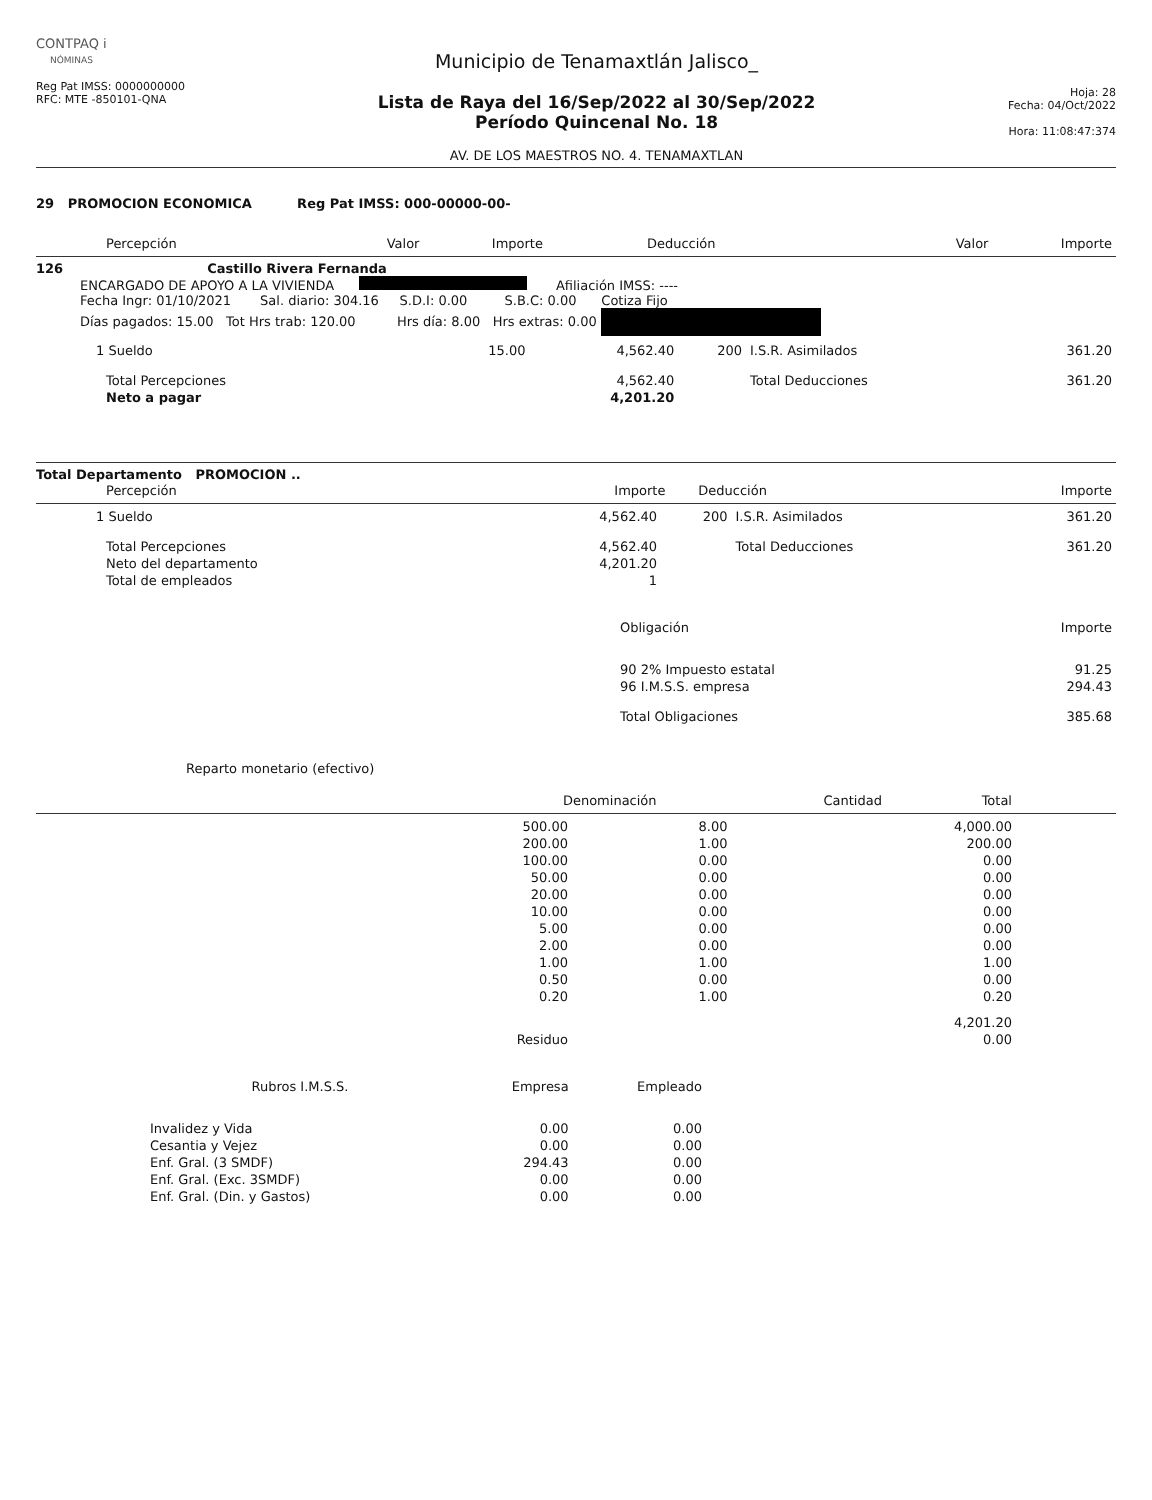CONTPAQ i
NÓMINAS
Reg Pat IMSS: 0000000000
RFC: MTE -850101-QNA
Municipio de Tenamaxtlán Jalisco_
Lista de Raya del 16/Sep/2022 al 30/Sep/2022
Período Quincenal No. 18
AV. DE LOS MAESTROS NO. 4. TENAMAXTLAN
Hoja: 28
Fecha: 04/Oct/2022
Hora: 11:08:47:374
29 PROMOCION ECONOMICA Reg Pat IMSS: 000-00000-00-
| Percepción | Valor | Importe | Deducción | Valor | Importe |
| --- | --- | --- | --- | --- | --- |
126 Castillo Rivera Fernanda
ENCARGADO DE APOYO A LA VIVIENDA Afiliación IMSS: ----
Fecha Ingr: 01/10/2021 Sal. diario: 304.16 S.D.I: 0.00 S.B.C: 0.00 Cotiza Fijo
Días pagados: 15.00 Tot Hrs trab: 120.00 Hrs día: 8.00 Hrs extras: 0.00
| 1 Sueldo | 15.00 | 4,562.40 | 200 | I.S.R. Asimilados | 361.20 |
| Total Percepciones | | 4,562.40 | | Total Deducciones | 361.20 |
| Neto a pagar | | 4,201.20 | | | |
Total Departamento PROMOCION ..
| Percepción | Importe | | Deducción | Importe |
| --- | --- | --- | --- | --- |
| 1 Sueldo | 4,562.40 | 200 | I.S.R. Asimilados | 361.20 |
| Total Percepciones | 4,562.40 | | Total Deducciones | 361.20 |
| Neto del departamento | 4,201.20 | | | |
| Total de empleados | 1 | | | |
| Obligación | Importe |
| --- | --- |
| 90 2% Impuesto estatal | 91.25 |
| 96 I.M.S.S. empresa | 294.43 |
| Total Obligaciones | 385.68 |
Reparto monetario (efectivo)
| Denominación | Cantidad | Total |
| --- | --- | --- |
| 500.00 | 8.00 | 4,000.00 |
| 200.00 | 1.00 | 200.00 |
| 100.00 | 0.00 | 0.00 |
| 50.00 | 0.00 | 0.00 |
| 20.00 | 0.00 | 0.00 |
| 10.00 | 0.00 | 0.00 |
| 5.00 | 0.00 | 0.00 |
| 2.00 | 0.00 | 0.00 |
| 1.00 | 1.00 | 1.00 |
| 0.50 | 0.00 | 0.00 |
| 0.20 | 1.00 | 0.20 |
| | | 4,201.20 |
| Residuo | | 0.00 |
| Rubros I.M.S.S. | Empresa | Empleado |
| --- | --- | --- |
| Invalidez y Vida | 0.00 | 0.00 |
| Cesantia y Vejez | 0.00 | 0.00 |
| Enf. Gral. (3 SMDF) | 294.43 | 0.00 |
| Enf. Gral. (Exc. 3SMDF) | 0.00 | 0.00 |
| Enf. Gral. (Din. y Gastos) | 0.00 | 0.00 |